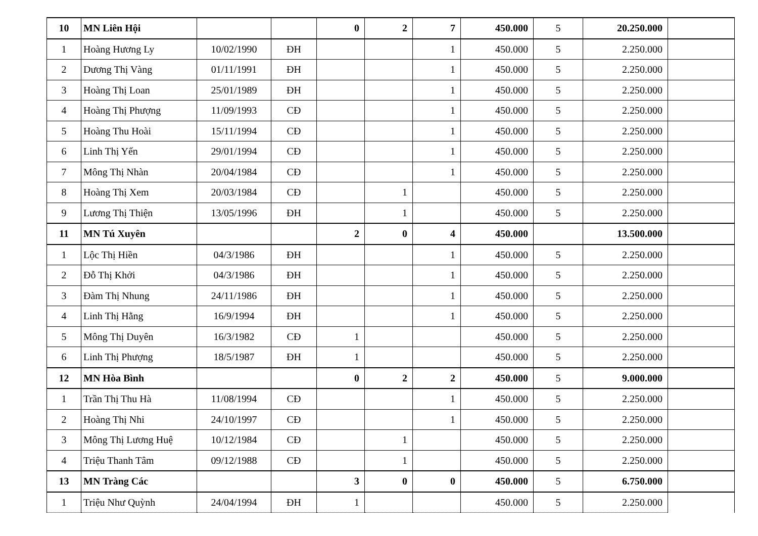| 10 | MN Liên Hội | | | 0 | 2 | 7 | 450.000 | 5 | 20.250.000 | |
| 1 | Hoàng Hương Ly | 10/02/1990 | ĐH | | | 1 | 450.000 | 5 | 2.250.000 | |
| 2 | Dương Thị Vàng | 01/11/1991 | ĐH | | | 1 | 450.000 | 5 | 2.250.000 | |
| 3 | Hoàng Thị Loan | 25/01/1989 | ĐH | | | 1 | 450.000 | 5 | 2.250.000 | |
| 4 | Hoàng Thị Phượng | 11/09/1993 | CĐ | | | 1 | 450.000 | 5 | 2.250.000 | |
| 5 | Hoàng Thu Hoài | 15/11/1994 | CĐ | | | 1 | 450.000 | 5 | 2.250.000 | |
| 6 | Linh Thị Yến | 29/01/1994 | CĐ | | | 1 | 450.000 | 5 | 2.250.000 | |
| 7 | Mông Thị Nhàn | 20/04/1984 | CĐ | | | 1 | 450.000 | 5 | 2.250.000 | |
| 8 | Hoàng Thị Xem | 20/03/1984 | CĐ | | 1 | | 450.000 | 5 | 2.250.000 | |
| 9 | Lương Thị Thiện | 13/05/1996 | ĐH | | 1 | | 450.000 | 5 | 2.250.000 | |
| 11 | MN Tú Xuyên | | | 2 | 0 | 4 | 450.000 | | 13.500.000 | |
| 1 | Lộc Thị Hiền | 04/3/1986 | ĐH | | | 1 | 450.000 | 5 | 2.250.000 | |
| 2 | Đỗ Thị Khởi | 04/3/1986 | ĐH | | | 1 | 450.000 | 5 | 2.250.000 | |
| 3 | Đàm Thị Nhung | 24/11/1986 | ĐH | | | 1 | 450.000 | 5 | 2.250.000 | |
| 4 | Linh Thị Hằng | 16/9/1994 | ĐH | | | 1 | 450.000 | 5 | 2.250.000 | |
| 5 | Mông Thị Duyên | 16/3/1982 | CĐ | 1 | | | 450.000 | 5 | 2.250.000 | |
| 6 | Linh Thị Phượng | 18/5/1987 | ĐH | 1 | | | 450.000 | 5 | 2.250.000 | |
| 12 | MN Hòa Bình | | | 0 | 2 | 2 | 450.000 | 5 | 9.000.000 | |
| 1 | Trần Thị Thu Hà | 11/08/1994 | CĐ | | | 1 | 450.000 | 5 | 2.250.000 | |
| 2 | Hoàng Thị Nhi | 24/10/1997 | CĐ | | | 1 | 450.000 | 5 | 2.250.000 | |
| 3 | Mông Thị Lương Huệ | 10/12/1984 | CĐ | | 1 | | 450.000 | 5 | 2.250.000 | |
| 4 | Triệu Thanh Tâm | 09/12/1988 | CĐ | | 1 | | 450.000 | 5 | 2.250.000 | |
| 13 | MN Tràng Các | | | 3 | 0 | 0 | 450.000 | 5 | 6.750.000 | |
| 1 | Triệu Như Quỳnh | 24/04/1994 | ĐH | 1 | | | 450.000 | 5 | 2.250.000 | |